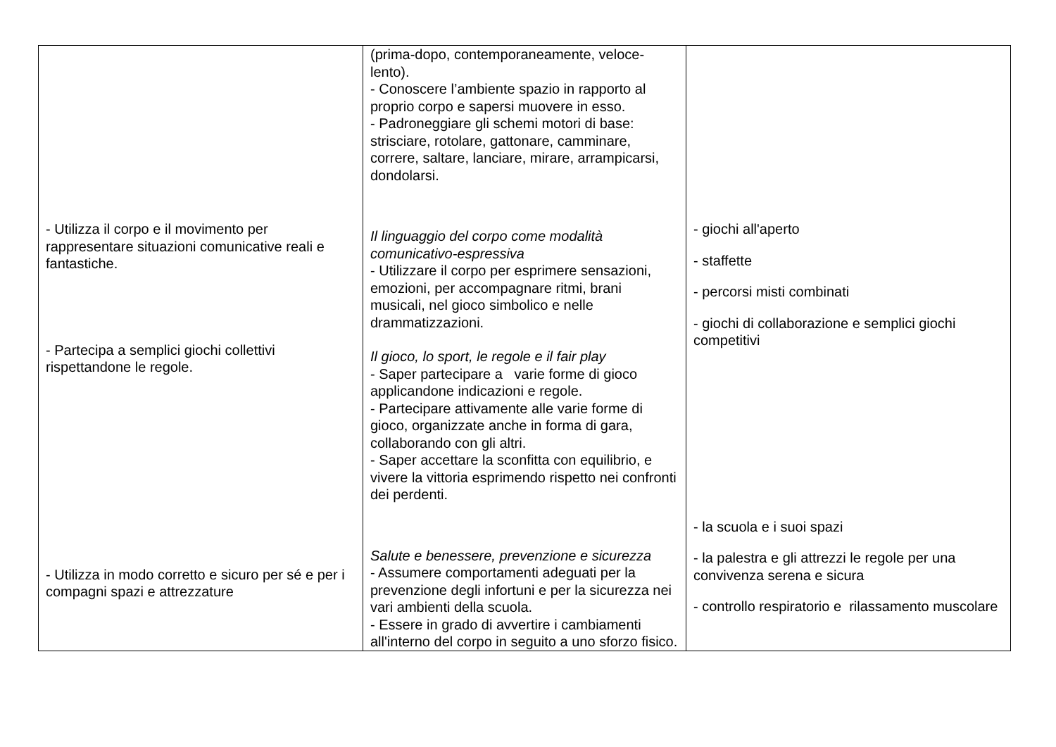| - Utilizza il corpo e il movimento per rappresentare situazioni comunicative reali e fantastiche. - Partecipa a semplici giochi collettivi rispettandone le regole. - Utilizza in modo corretto e sicuro per sé e per i compagni spazi e attrezzature | (prima-dopo, contemporaneamente, veloce-lento). - Conoscere l’ambiente spazio in rapporto al proprio corpo e sapersi muovere in esso. - Padroneggiare gli schemi motori di base: strisciare, rotolare, gattonare, camminare, correre, saltare, lanciare, mirare, arrampicarsi, dondolarsi. Il linguaggio del corpo come modalità comunicativo-espressiva - Utilizzare il corpo per esprimere sensazioni, emozioni, per accompagnare ritmi, brani musicali, nel gioco simbolico e nelle drammatizzazioni. Il gioco, lo sport, le regole e il fair play - Saper partecipare a varie forme di gioco applicandone indicazioni e regole. - Partecipare attivamente alle varie forme di gioco, organizzate anche in forma di gara, collaborando con gli altri. - Saper accettare la sconfitta con equilibrio, e vivere la vittoria esprimendo rispetto nei confronti dei perdenti. Salute e benessere, prevenzione e sicurezza - Assumere comportamenti adeguati per la prevenzione degli infortuni e per la sicurezza nei vari ambienti della scuola. - Essere in grado di avvertire i cambiamenti all'interno del corpo in seguito a uno sforzo fisico. | - giochi all'aperto - staffette - percorsi misti combinati - giochi di collaborazione e semplici giochi competitivi - la scuola e i suoi spazi - la palestra e gli attrezzi le regole per una convivenza serena e sicura - controllo respiratorio e rilassamento muscolare |